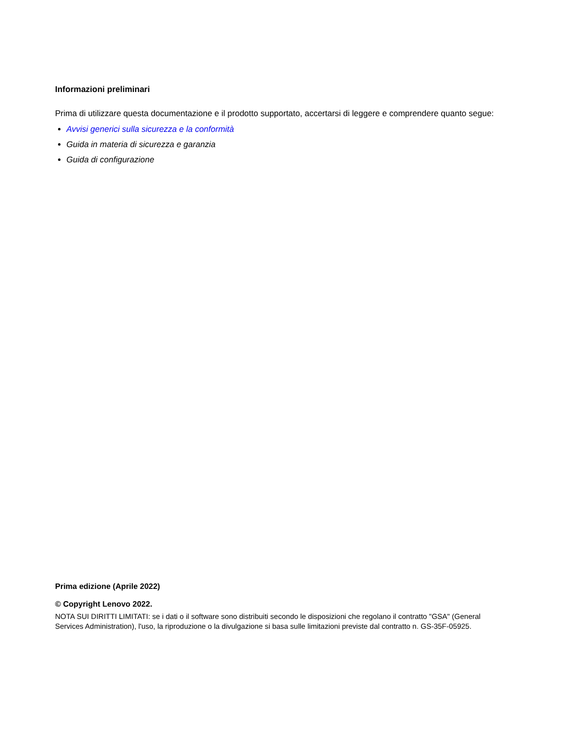Informazioni preliminari
Prima di utilizzare questa documentazione e il prodotto supportato, accertarsi di leggere e comprendere quanto segue:
Avvisi generici sulla sicurezza e la conformità
Guida in materia di sicurezza e garanzia
Guida di configurazione
Prima edizione (Aprile 2022)
© Copyright Lenovo 2022.
NOTA SUI DIRITTI LIMITATI: se i dati o il software sono distribuiti secondo le disposizioni che regolano il contratto "GSA" (General Services Administration), l'uso, la riproduzione o la divulgazione si basa sulle limitazioni previste dal contratto n. GS-35F-05925.